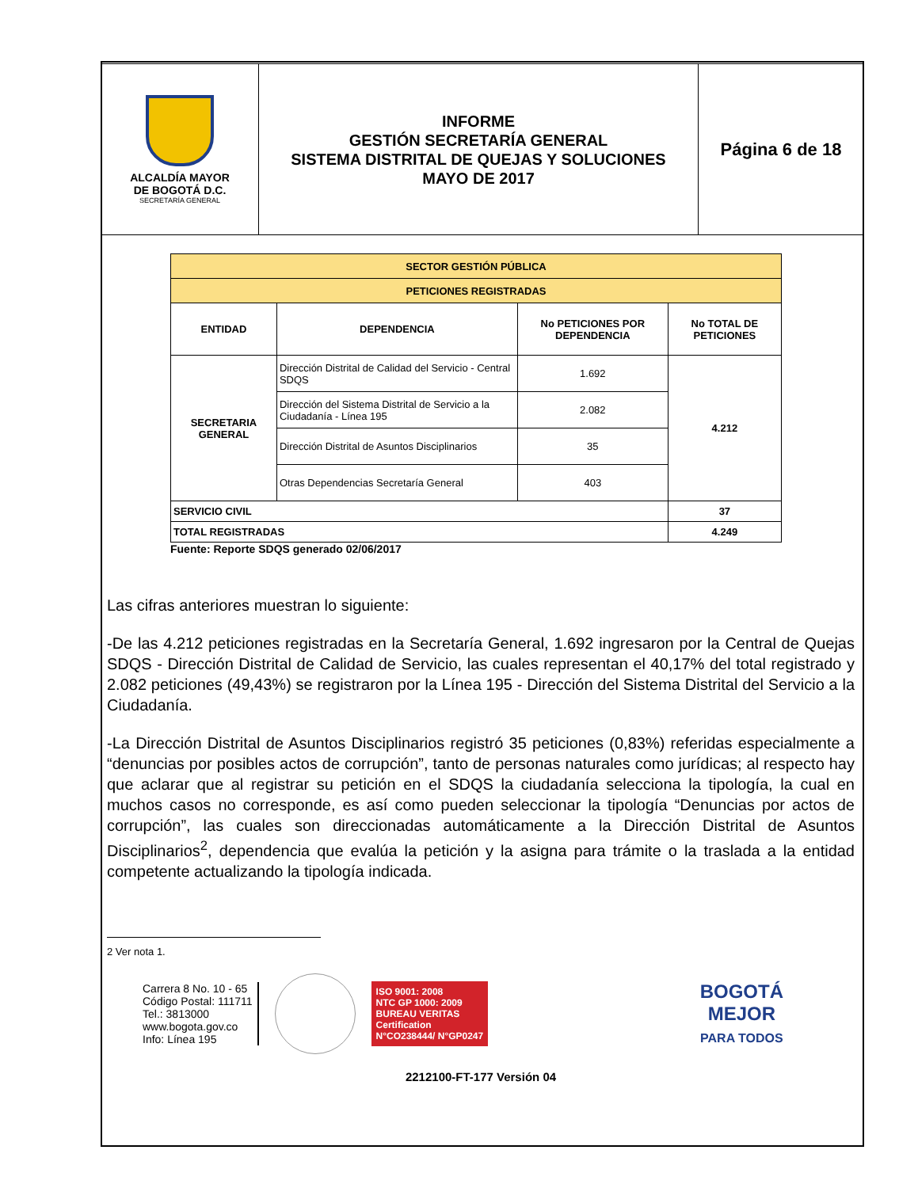| ALCALDÍA MAYOR DE BOGOTÁ D.C. SECRETARÍA GENERAL | INFORME GESTIÓN SECRETARÍA GENERAL SISTEMA DISTRITAL DE QUEJAS Y SOLUCIONES MAYO DE 2017 | Página 6 de 18 |
| SECTOR GESTIÓN PÚBLICA | | | |
| PETICIONES REGISTRADAS | | | |
| ENTIDAD | DEPENDENCIA | No PETICIONES POR DEPENDENCIA | No TOTAL DE PETICIONES |
| SECRETARIA GENERAL | Dirección Distrital de Calidad del Servicio - Central SDQS | 1.692 | 4.212 |
| | Dirección del Sistema Distrital de Servicio a la Ciudadanía - Línea 195 | 2.082 | |
| | Dirección Distrital de Asuntos Disciplinarios | 35 | |
| | Otras Dependencias Secretaría General | 403 | |
| SERVICIO CIVIL | | | 37 |
| TOTAL REGISTRADAS | | | 4.249 |
Fuente: Reporte SDQS generado 02/06/2017
Las cifras anteriores muestran lo siguiente:
-De las 4.212 peticiones registradas en la Secretaría General, 1.692 ingresaron por la Central de Quejas SDQS - Dirección Distrital de Calidad de Servicio, las cuales representan el 40,17% del total registrado y 2.082 peticiones (49,43%) se registraron por la Línea 195 - Dirección del Sistema Distrital del Servicio a la Ciudadanía.
-La Dirección Distrital de Asuntos Disciplinarios registró 35 peticiones (0,83%) referidas especialmente a “denuncias por posibles actos de corrupción”, tanto de personas naturales como jurídicas; al respecto hay que aclarar que al registrar su petición en el SDQS la ciudadanía selecciona la tipología, la cual en muchos casos no corresponde, es así como pueden seleccionar la tipología “Denuncias por actos de corrupción”, las cuales son direccionadas automáticamente a la Dirección Distrital de Asuntos Disciplinarios<sup>2</sup>, dependencia que evalúa la petición y la asigna para trámite o la traslada a la entidad competente actualizando la tipología indicada.
2 Ver nota 1.
Carrera 8 No. 10 - 65
Código Postal: 111711
Tel.: 3813000
www.bogota.gov.co
Info: Línea 195
ISO 9001: 2008
NTC GP 1000: 2009
BUREAU VERITAS
Certification
N°CO238444/ N°GP0247
BOGOTÁ
MEJOR
PARA TODOS
2212100-FT-177 Versión 04